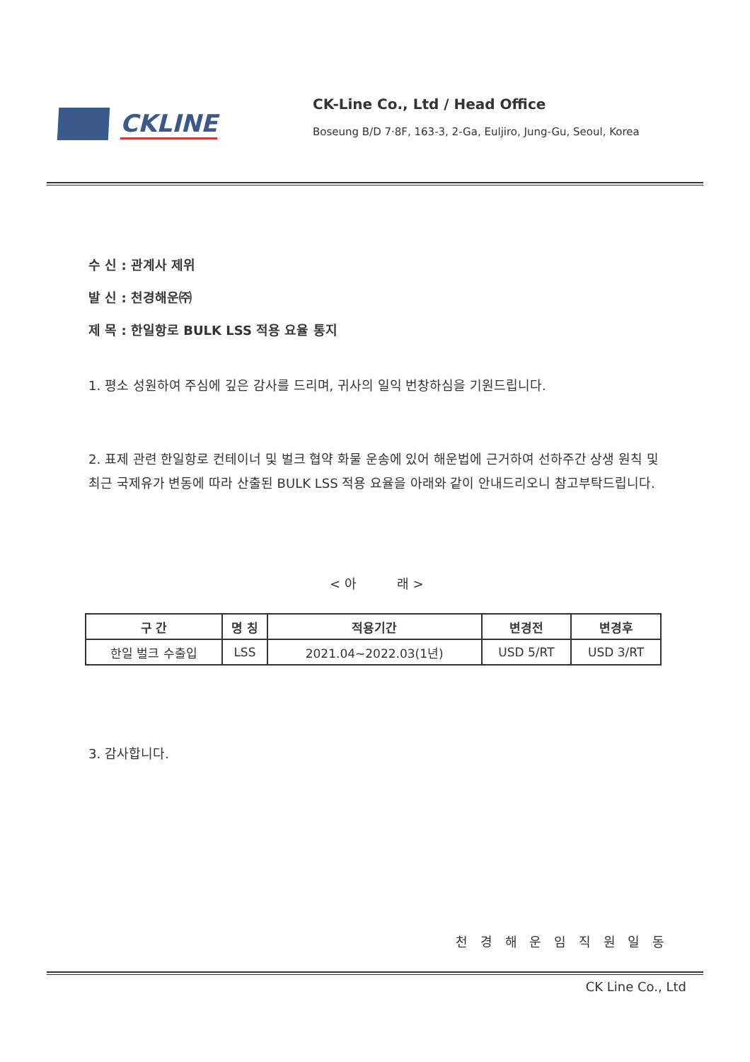CKLINE
CK-Line Co., Ltd / Head Office
Boseung B/D 7·8F, 163-3, 2-Ga, Euljiro, Jung-Gu, Seoul, Korea
수 신 : 관계사 제위
발 신 : 천경해운㈜
제 목 : 한일항로 BULK LSS 적용 요율 통지
1. 평소 성원하여 주심에 깊은 감사를 드리며, 귀사의 일익 번창하심을 기원드립니다.
2. 표제 관련 한일항로 컨테이너 및 벌크 협약 화물 운송에 있어 해운법에 근거하여 선하주간 상생 원칙 및 최근 국제유가 변동에 따라 산출된 BULK LSS 적용 요율을 아래와 같이 안내드리오니 참고부탁드립니다.
< 아 래 >
| 구 간 | 명 칭 | 적용기간 | 변경전 | 변경후 |
| --- | --- | --- | --- | --- |
| 한일 벌크 수출입 | LSS | 2021.04~2022.03(1년) | USD 5/RT | USD 3/RT |
3. 감사합니다.
천 경 해 운 임 직 원 일 동
CK Line Co., Ltd